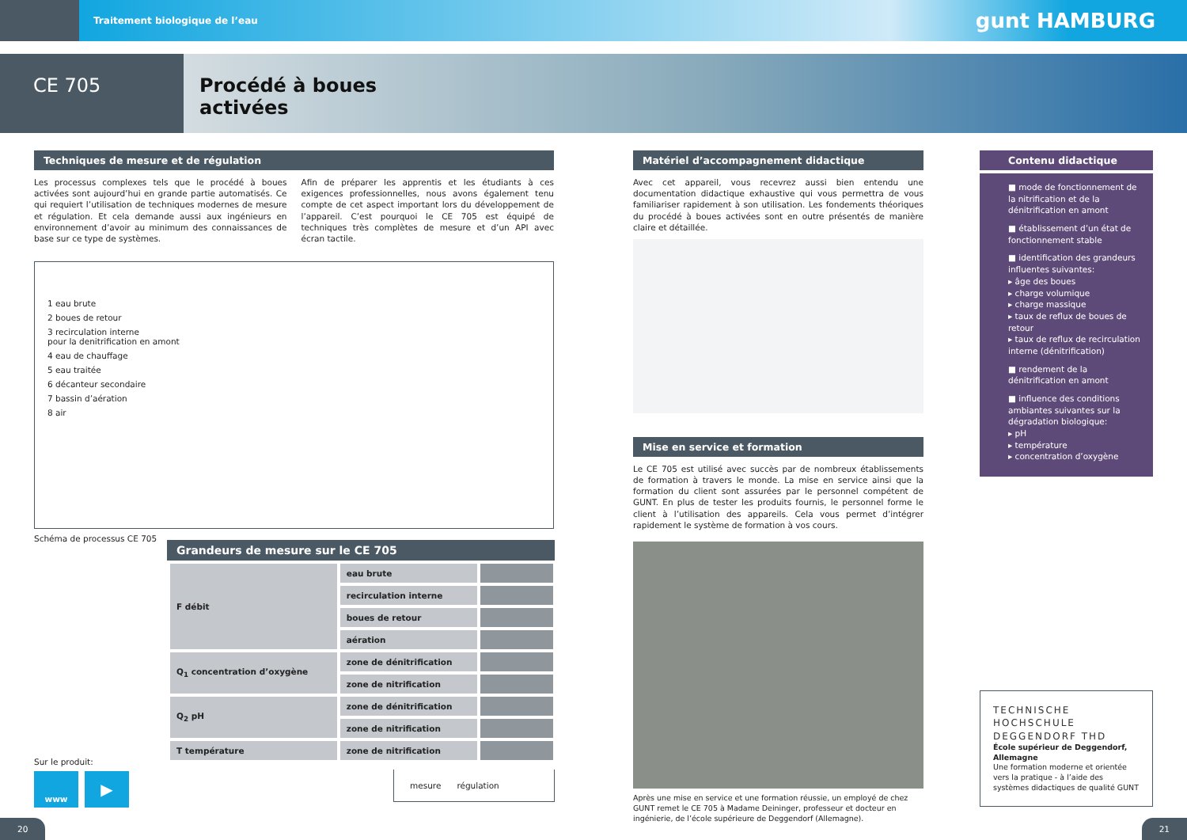Traitement biologique de l’eau gunt HAMBURG
CE 705 Procédé à boues
activées
Techniques de mesure et de régulation
Les processus complexes tels que le procédé à boues activées sont aujourd’hui en grande partie automatisés. Ce qui requiert l’utilisation de techniques modernes de mesure et régulation. Et cela demande aussi aux ingénieurs en environnement d’avoir au minimum des connaissances de base sur ce type de systèmes.
Afin de préparer les apprentis et les étudiants à ces exigences professionnelles, nous avons également tenu compte de cet aspect important lors du développement de l’appareil. C’est pourquoi le CE 705 est équipé de techniques très complètes de mesure et d’un API avec écran tactile.
1 eau brute
2 boues de retour
3 recirculation interne
pour la denitrification en amont
4 eau de chauffage
5 eau traitée
6 décanteur secondaire
7 bassin d’aération
8 air
Schéma de processus CE 705
Grandeurs de mesure sur le CE 705
| F débit | eau brute | |
| | recirculation interne | |
| | boues de retour | |
| | aération | |
| Q<sub>1</sub> concentration d’oxygène | zone de dénitrification | |
| | zone de nitrification | |
| Q<sub>2</sub> pH | zone de dénitrification | |
| | zone de nitrification | |
| T température | zone de nitrification | |
mesure régulation
Sur le produit:
www
▶
Matériel d’accompagnement didactique
Avec cet appareil, vous recevrez aussi bien entendu une documentation didactique exhaustive qui vous permettra de vous familiariser rapidement à son utilisation. Les fondements théoriques du procédé à boues activées sont en outre présentés de manière claire et détaillée.
Mise en service et formation
Le CE 705 est utilisé avec succès par de nombreux établissements de formation à travers le monde. La mise en service ainsi que la formation du client sont assurées par le personnel compétent de GUNT. En plus de tester les produits fournis, le personnel forme le client à l’utilisation des appareils. Cela vous permet d’intégrer rapidement le système de formation à vos cours.
Après une mise en service et une formation réussie, un employé de chez GUNT remet le CE 705 à Madame Deininger, professeur et docteur en ingénierie, de l’école supérieure de Deggendorf (Allemagne).
Contenu didactique
■ mode de fonctionnement de la nitrification et de la dénitrification en amont
■ établissement d’un état de fonctionnement stable
■ identification des grandeurs influentes suivantes:
▸ âge des boues
▸ charge volumique
▸ charge massique
▸ taux de reflux de boues de retour
▸ taux de reflux de recirculation interne (dénitrification)
■ rendement de la dénitrification en amont
■ influence des conditions ambiantes suivantes sur la dégradation biologique:
▸ pH
▸ température
▸ concentration d’oxygène
TECHNISCHE
HOCHSCHULE
DEGGENDORF THD
École supérieur de Deggendorf, Allemagne
Une formation moderne et orientée vers la pratique - à l’aide des systèmes didactiques de qualité GUNT
20 21